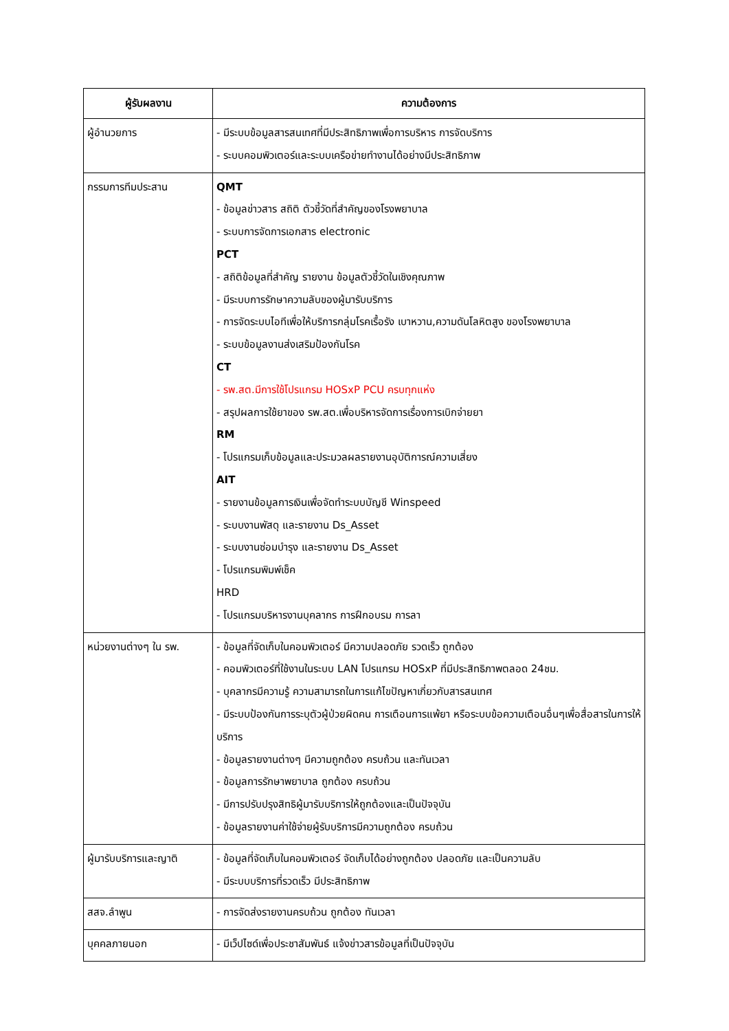| ผู้รับผลงาน | ความต้องการ |
| --- | --- |
| ผู้อำนวยการ | - มีระบบข้อมูลสารสนเทศที่มีประสิทธิภาพเพื่อการบริหาร การจัดบริการ - ระบบคอมพิวเตอร์และระบบเครือข่ายทำงานได้อย่างมีประสิทธิภาพ |
| กรรมการทีมประสาน | QMT - ข้อมูลข่าวสาร สถิติ ตัวชี้วัดที่สำคัญของโรงพยาบาล - ระบบการจัดการเอกสาร electronic PCT - สถิติข้อมูลที่สำคัญ รายงาน ข้อมูลตัวชี้วัดในเชิงคุณภาพ - มีระบบการรักษาความลับของผู้มารับบริการ - การจัดระบบไอทีเพื่อให้บริการกลุ่มโรคเรื้อรัง เบาหวาน,ความดันโลหิตสูง ของโรงพยาบาล - ระบบข้อมูลงานส่งเสริมป้องกันโรค CT - รพ.สต.มีการใช้โปรแกรม HOSxP PCU ครบทุกแห่ง - สรุปผลการใช้ยาของ รพ.สต.เพื่อบริหารจัดการเรื่องการเบิกจ่ายยา RM - โปรแกรมเก็บข้อมูลและประมวลผลรายงานอุบัติการณ์ความเสี่ยง AIT - รายงานข้อมูลการเงินเพื่อจัดทำระบบบัญชี Winspeed - ระบบงานพัสดุ และรายงาน Ds_Asset - ระบบงานซ่อมบำรุง และรายงาน Ds_Asset - โปรแกรมพิมพ์เช็ค HRD - โปรแกรมบริหารงานบุคลากร การฝึกอบรม การลา |
| หน่วยงานต่างๆ ใน รพ. | - ข้อมูลที่จัดเก็บในคอมพิวเตอร์ มีความปลอดภัย รวดเร็ว ถูกต้อง - คอมพิวเตอร์ที่ใช้งานในระบบ LAN โปรแกรม HOSxP ที่มีประสิทธิภาพตลอด 24ชม. - บุคลากรมีความรู้ ความสามารถในการแก้ไขปัญหาเกี่ยวกับสารสนเทศ - มีระบบป้องกันการระบุตัวผู้ป่วยผิดคน การเตือนการแพ้ยา หรือระบบข้อความเตือนอื่นๆเพื่อสื่อสารในการให้บริการ - ข้อมูลรายงานต่างๆ มีความถูกต้อง ครบถ้วน และทันเวลา - ข้อมูลการรักษาพยาบาล ถูกต้อง ครบถ้วน - มีการปรับปรุงสิทธิผู้มารับบริการให้ถูกต้องและเป็นปัจจุบัน - ข้อมูลรายงานค่าใช้จ่ายผู้รับบริการมีความถูกต้อง ครบถ้วน |
| ผู้มารับบริการและญาติ | - ข้อมูลที่จัดเก็บในคอมพิวเตอร์ จัดเก็บได้อย่างถูกต้อง ปลอดภัย และเป็นความลับ - มีระบบบริการที่รวดเร็ว มีประสิทธิภาพ |
| สสจ.ลำพูน | - การจัดส่งรายงานครบถ้วน ถูกต้อง ทันเวลา |
| บุคคลภายนอก | - มีเว็ปไซด์เพื่อประชาสัมพันธ์ แจ้งข่าวสารข้อมูลที่เป็นปัจจุบัน |